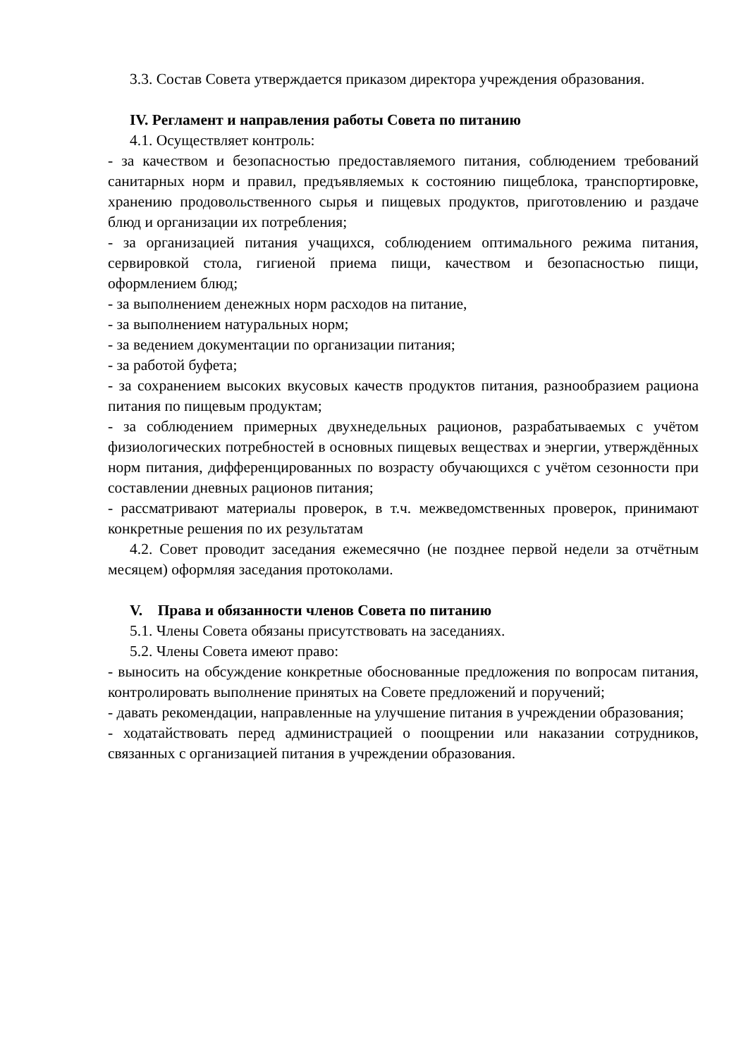3.3. Состав Совета утверждается приказом директора учреждения образования.
IV. Регламент и направления работы Совета по питанию
4.1. Осуществляет контроль:
- за качеством и безопасностью предоставляемого питания, соблюдением требований санитарных норм и правил, предъявляемых к состоянию пищеблока, транспортировке, хранению продовольственного сырья и пищевых продуктов, приготовлению и раздаче блюд и организации их потребления;
- за организацией питания учащихся, соблюдением оптимального режима питания, сервировкой стола, гигиеной приема пищи, качеством и безопасностью пищи, оформлением блюд;
- за выполнением денежных норм расходов на питание,
- за выполнением натуральных норм;
- за ведением документации по организации питания;
- за работой буфета;
- за сохранением высоких вкусовых качеств продуктов питания, разнообразием рациона питания по пищевым продуктам;
- за соблюдением примерных двухнедельных рационов, разрабатываемых с учётом физиологических потребностей в основных пищевых веществах и энергии, утверждённых норм питания, дифференцированных по возрасту обучающихся с учётом сезонности при составлении дневных рационов питания;
- рассматривают материалы проверок, в т.ч. межведомственных проверок, принимают конкретные решения по их результатам
4.2. Совет проводит заседания ежемесячно (не позднее первой недели за отчётным месяцем) оформляя заседания протоколами.
V. Права и обязанности членов Совета по питанию
5.1. Члены Совета обязаны присутствовать на заседаниях.
5.2. Члены Совета имеют право:
- выносить на обсуждение конкретные обоснованные предложения по вопросам питания, контролировать выполнение принятых на Совете предложений и поручений;
- давать рекомендации, направленные на улучшение питания в учреждении образования;
- ходатайствовать перед администрацией о поощрении или наказании сотрудников, связанных с организацией питания в учреждении образования.